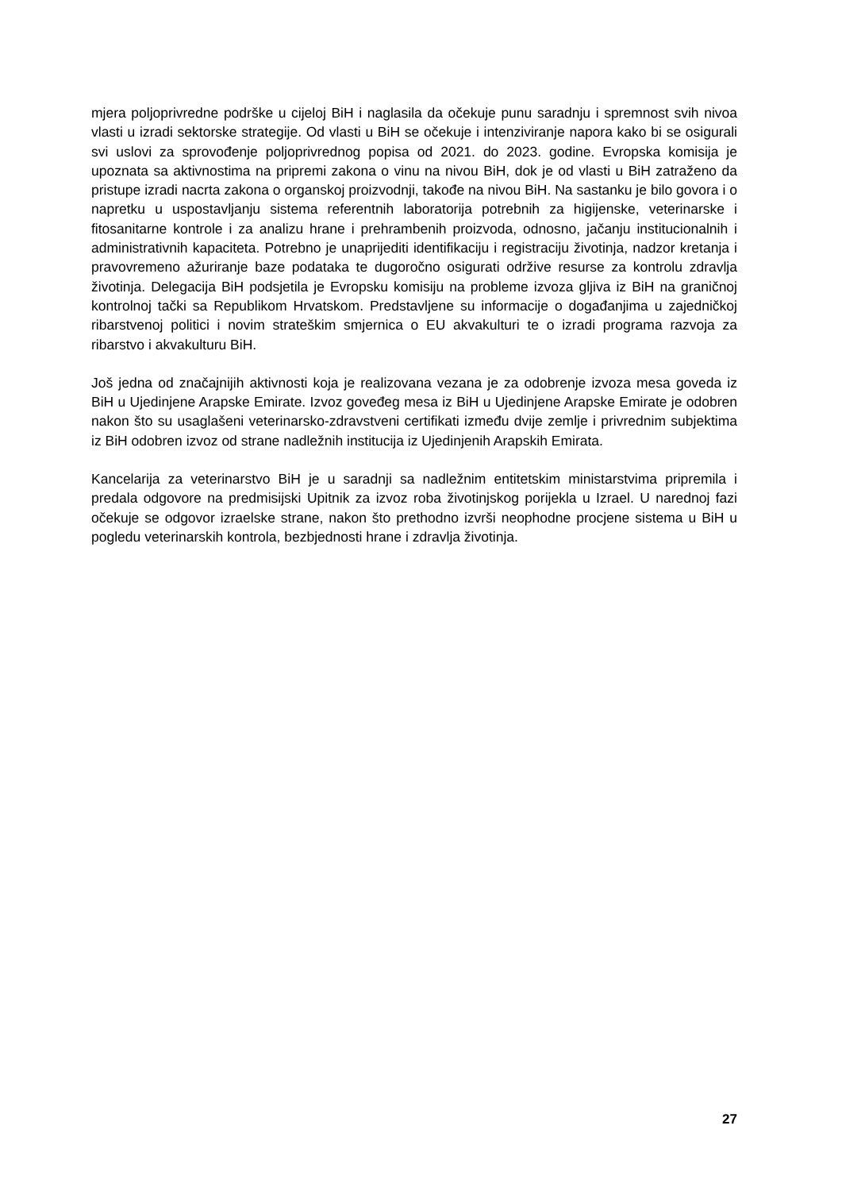mjera poljoprivredne podrške u cijeloj BiH i naglasila da očekuje punu saradnju i spremnost svih nivoa vlasti u izradi sektorske strategije. Od vlasti u BiH se očekuje i intenziviranje napora kako bi se osigurali svi uslovi za sprovođenje poljoprivrednog popisa od 2021. do 2023. godine. Evropska komisija je upoznata sa aktivnostima na pripremi zakona o vinu na nivou BiH, dok je od vlasti u BiH zatraženo da pristupe izradi nacrta zakona o organskoj proizvodnji, takođe na nivou BiH. Na sastanku je bilo govora i o napretku u uspostavljanju sistema referentnih laboratorija potrebnih za higijenske, veterinarske i fitosanitarne kontrole i za analizu hrane i prehrambenih proizvoda, odnosno, jačanju institucionalnih i administrativnih kapaciteta. Potrebno je unaprijediti identifikaciju i registraciju životinja, nadzor kretanja i pravovremeno ažuriranje baze podataka te dugoročno osigurati održive resurse za kontrolu zdravlja životinja. Delegacija BiH podsjetila je Evropsku komisiju na probleme izvoza gljiva iz BiH na graničnoj kontrolnoj tački sa Republikom Hrvatskom. Predstavljene su informacije o događanjima u zajedničkoj ribarstvenoj politici i novim strateškim smjernica o EU akvakulturi te o izradi programa razvoja za ribarstvo i akvakulturu BiH.
Još jedna od značajnijih aktivnosti koja je realizovana vezana je za odobrenje izvoza mesa goveda iz BiH u Ujedinjene Arapske Emirate. Izvoz goveđeg mesa iz BiH u Ujedinjene Arapske Emirate je odobren nakon što su usaglašeni veterinarsko-zdravstveni certifikati između dvije zemlje i privrednim subjektima iz BiH odobren izvoz od strane nadležnih institucija iz Ujedinjenih Arapskih Emirata.
Kancelarija za veterinarstvo BiH je u saradnji sa nadležnim entitetskim ministarstvima pripremila i predala odgovore na predmisijski Upitnik za izvoz roba životinjskog porijekla u Izrael. U narednoj fazi očekuje se odgovor izraelske strane, nakon što prethodno izvrši neophodne procjene sistema u BiH u pogledu veterinarskih kontrola, bezbjednosti hrane i zdravlja životinja.
27